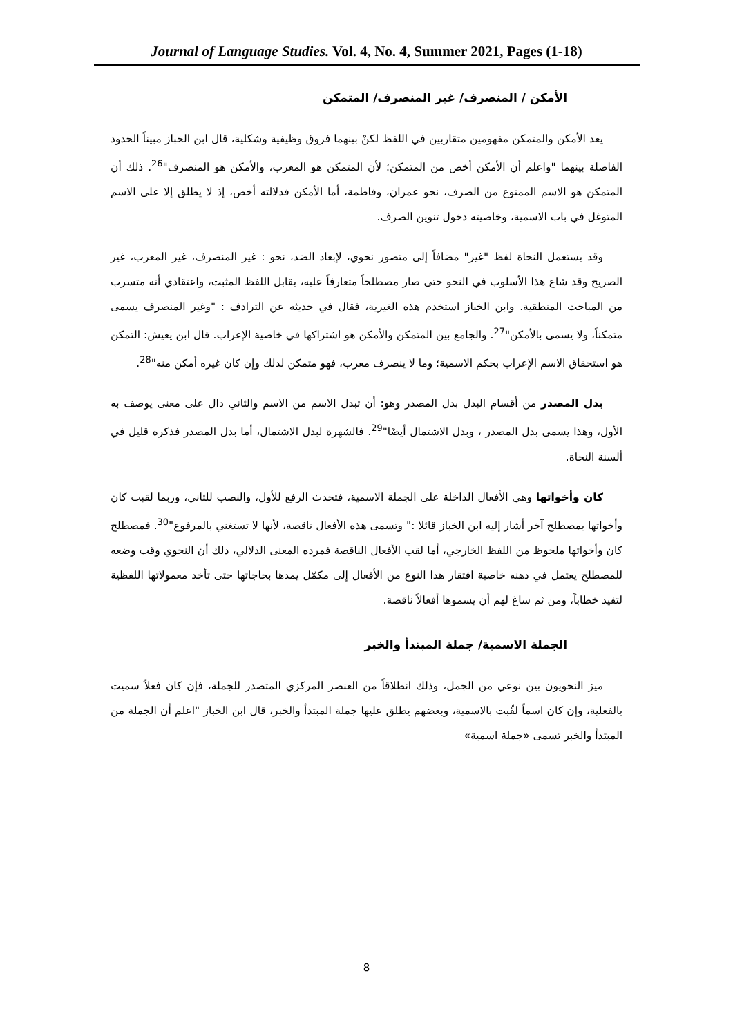Journal of Language Studies. Vol. 4, No. 4, Summer 2021, Pages (1-18)
الأمكن / المنصرف/ غير المنصرف/ المتمكن
يعد الأمكن والمتمكن مفهومين متقاربين في اللفظ لكنْ بينهما فروق وظيفية وشكلية، قال ابن الخباز مبيناً الحدود الفاصلة بينهما "واعلم أن الأمكن أخص من المتمكن؛ لأن المتمكن هو المعرب، والأمكن هو المنصرف"<sup>26</sup>. ذلك أن المتمكن هو الاسم الممنوع من الصرف، نحو عمران، وفاطمة، أما الأمكن فدلالته أخص، إذ لا يطلق إلا على الاسم المتوغل في باب الاسمية، وخاصيته دخول تنوين الصرف.
وقد يستعمل النحاة لفظ "غير" مضافاً إلى متصور نحوي، لإبعاد الضد، نحو : غير المنصرف، غير المعرب، غير الصريح وقد شاع هذا الأسلوب في النحو حتى صار مصطلحاً متعارفاً عليه، يقابل اللفظ المثبت، واعتقادي أنه متسرب من المباحث المنطقية. وابن الخباز استخدم هذه الغيرية، فقال في حديثه عن الترادف : "وغير المنصرف يسمى متمكناً، ولا يسمى بالأمكن"<sup>27</sup>. والجامع بين المتمكن والأمكن هو اشتراكها في خاصية الإعراب. قال ابن يعيش: التمكن هو استحقاق الاسم الإعراب بحكم الاسمية؛ وما لا ينصرف معرب، فهو متمكن لذلك وإن كان غيره أمكن منه"<sup>28</sup>.
بدل المصدر من أقسام البدل بدل المصدر وهو: أن تبدل الاسم من الاسم والثاني دال على معنى يوصف به الأول، وهذا يسمى بدل المصدر ، وبدل الاشتمال أيضًا"<sup>29</sup>. فالشهرة لبدل الاشتمال، أما بدل المصدر فذكره قليل في ألسنة النحاة.
كان وأخواتها وهي الأفعال الداخلة على الجملة الاسمية، فتحدث الرفع للأول، والنصب للثاني، وربما لقبت كان وأخواتها بمصطلح آخر أشار إليه ابن الخباز قائلا :" وتسمى هذه الأفعال ناقصة، لأنها لا تستغني بالمرفوع"<sup>30</sup>. فمصطلح كان وأخواتها ملحوظ من اللفظ الخارجي، أما لقب الأفعال الناقصة فمرده المعنى الدلالي، ذلك أن النحوي وقت وضعه للمصطلح يعتمل في ذهنه خاصية افتقار هذا النوع من الأفعال إلى مكمّل يمدها بحاجاتها حتى تأخذ معمولاتها اللفظية لتفيد خطاباً، ومن ثم ساغ لهم أن يسموها أفعالاً ناقصة.
الجملة الاسمية/ جملة المبتدأ والخبر
ميز النحويون بين نوعي من الجمل، وذلك انطلاقاً من العنصر المركزي المتصدر للجملة، فإن كان فعلاً سميت بالفعلية، وإن كان اسماً لقّبت بالاسمية، وبعضهم يطلق عليها جملة المبتدأ والخبر، قال ابن الخباز "اعلم أن الجملة من المبتدأ والخبر تسمى «جملة اسمية»
8